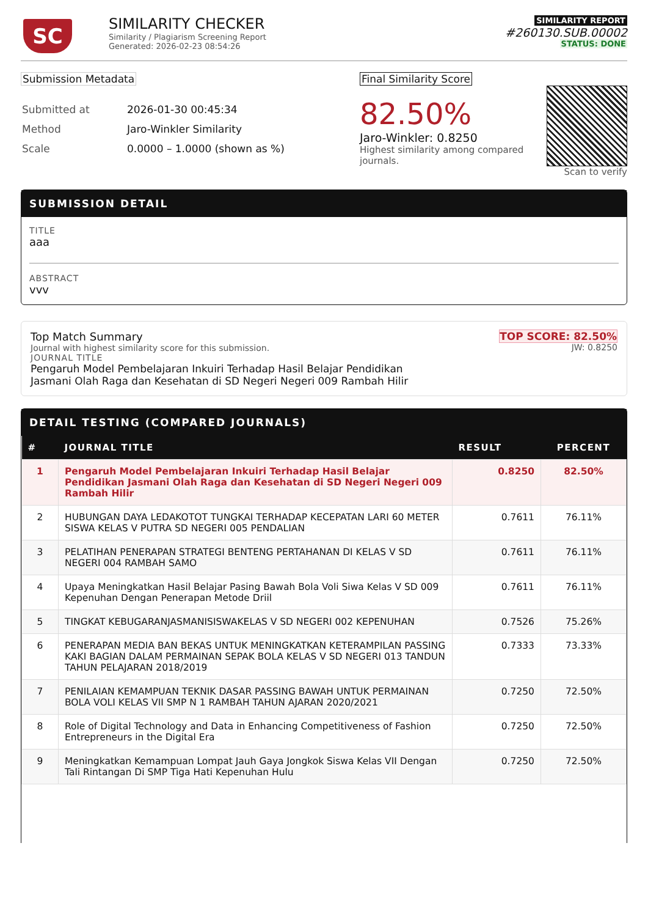SC
SIMILARITY CHECKER
Similarity / Plagiarism Screening Report
Generated: 2026-02-23 08:54:26
SIMILARITY REPORT
#260130.SUB.00002
STATUS: DONE
Submission Metadata
| Submitted at | 2026-01-30 00:45:34 |
| Method | Jaro-Winkler Similarity |
| Scale | 0.0000 – 1.0000 (shown as %) |
Final Similarity Score
82.50%
Jaro-Winkler: 0.8250
Highest similarity among compared journals.
Scan to verify
SUBMISSION DETAIL
TITLE
aaa
ABSTRACT
vvv
Top Match Summary
Journal with highest similarity score for this submission.
JOURNAL TITLE
Pengaruh Model Pembelajaran Inkuiri Terhadap Hasil Belajar Pendidikan Jasmani Olah Raga dan Kesehatan di SD Negeri Negeri 009 Rambah Hilir
TOP SCORE: 82.50%
JW: 0.8250
DETAIL TESTING (COMPARED JOURNALS)
| # | JOURNAL TITLE | RESULT | PERCENT |
| --- | --- | --- | --- |
| 1 | Pengaruh Model Pembelajaran Inkuiri Terhadap Hasil Belajar Pendidikan Jasmani Olah Raga dan Kesehatan di SD Negeri Negeri 009 Rambah Hilir | 0.8250 | 82.50% |
| 2 | HUBUNGAN DAYA LEDAKOTOT TUNGKAI TERHADAP KECEPATAN LARI 60 METER SISWA KELAS V PUTRA SD NEGERI 005 PENDALIAN | 0.7611 | 76.11% |
| 3 | PELATIHAN PENERAPAN STRATEGI BENTENG PERTAHANAN DI KELAS V SD NEGERI 004 RAMBAH SAMO | 0.7611 | 76.11% |
| 4 | Upaya Meningkatkan Hasil Belajar Pasing Bawah Bola Voli Siwa Kelas V SD 009 Kepenuhan Dengan Penerapan Metode Driil | 0.7611 | 76.11% |
| 5 | TINGKAT KEBUGARANJASMANISISWAKELAS V SD NEGERI 002 KEPENUHAN | 0.7526 | 75.26% |
| 6 | PENERAPAN MEDIA BAN BEKAS UNTUK MENINGKATKAN KETERAMPILAN PASSING KAKI BAGIAN DALAM PERMAINAN SEPAK BOLA KELAS V SD NEGERI 013 TANDUN TAHUN PELAJARAN 2018/2019 | 0.7333 | 73.33% |
| 7 | PENILAIAN KEMAMPUAN TEKNIK DASAR PASSING BAWAH UNTUK PERMAINAN BOLA VOLI KELAS VII SMP N 1 RAMBAH TAHUN AJARAN 2020/2021 | 0.7250 | 72.50% |
| 8 | Role of Digital Technology and Data in Enhancing Competitiveness of Fashion Entrepreneurs in the Digital Era | 0.7250 | 72.50% |
| 9 | Meningkatkan Kemampuan Lompat Jauh Gaya Jongkok Siswa Kelas VII Dengan Tali Rintangan Di SMP Tiga Hati Kepenuhan Hulu | 0.7250 | 72.50% |